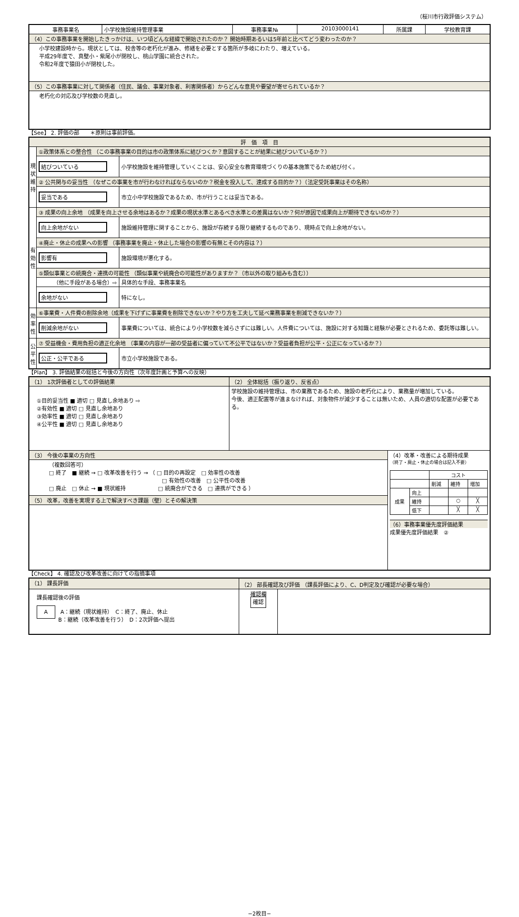（桜川市行政評価システム）
| 事務事業名 | 小学校施設維持管理事業 | 事務事業№ | 20103000141 | 所属課 | 学校教育課 |
| （4）この事務事業を開始したきっかけは、いつ頃どんな経緯で開始されたのか？ 開始時期あるいは5年前と比べてどう変わったのか？ | | | | | |
| 小学校建設時から。現状としては、校舎等の老朽化が進み、修繕を必要とする箇所が多岐にわたり、増えている。 平成29年度で、真壁小・紫尾小が閉校し、桃山学園に統合された。 令和2年度で猿田小が閉校した。 | | | | | |
| （5）この事務事業に対して関係者（住民、議会、事業対象者、利害関係者）からどんな意見や要望が寄せられているか？ | | | | | |
| 老朽化の対応及び学校数の見直し。 | | | | | |
【See】 2. 評価の部　　＊原則は事前評価。
| 評 価 項 目 | | |
| 現状維持 | ①政策体系との整合性 （この事務事業の目的は市の政策体系に結びつくか？意図することが結果に結びついているか？） | |
| | 結びついている | 小学校施設を維持管理していくことは、安心安全な教育環境づくりの基本施策でるため結び付く。 |
| | ② 公共関与の妥当性 （なぜこの事業を市が行わなければならないのか？税金を投入して、達成する目的か？）（法定受託事業はその名称） | |
| | 妥当である | 市立小中学校施設であるため、市が行うことは妥当である。 |
| 有効性 | ③ 成果の向上余地 （成果を向上させる余地はあるか？成果の現状水準とあるべき水準との差異はないか？何が原因で成果向上が期待できないのか？） | |
| | 向上余地がない | 施設維持管理に関することから、施設が存続する限り継続するものであり、現時点で向上余地がない。 |
| | ④廃止・休止の成果への影響 （事務事業を廃止・休止した場合の影響の有無とその内容は？） | |
| | 影響有 | 施設環境が悪化する。 |
| | ⑤類似事業との統廃合・連携の可能性 （類似事業や統廃合の可能性がありますか？（市以外の取り組みも含む）） | |
| | （他に手段がある場合）⇨ | 具体的な手段、事務事業名 |
| | 余地がない | 特になし。 |
| 効率性 | ⑥事業費・人件費の削除余地（成果を下げずに事業費を削除できないか？やり方を工夫して延べ業務事業を削減できないか？） | |
| | 削減余地がない | 事業費については、統合により小学校数を減らさずには難しい。人件費については、施設に対する知識と経験が必要とされるため、委託等は難しい。 |
| 公平性 | ⑦ 受益機会・費用負担の適正化余地 （事業の内容が一部の受益者に偏っていて不公平ではないか？受益者負担が公平・公正になっているか？） | |
| | 公正・公平である | 市立小学校施設である。 |
【Plan】 3. 評価結果の総括と今後の方向性（次年度計画と予算への反映）
| （1） 1次評価者としての評価結果 | （2） 全体総括（振り返り、反省点） | |
| ①目的妥当性 ■ 適切 □ 見直し余地あり ⇨ ②有効性 ■ 適切 □ 見直し余地あり ③効率性 ■ 適切 □ 見直し余地あり ④公平性 ■ 適切 □ 見直し余地あり | 学校施設の維持管理は、市の業務であるため、施設の老朽化により、業務量が増加している。 今後、適正配置等が進まなければ、対象物件が減少することは無いため、人員の適切な配置が必要である。 | |
| （3） 今後の事業の方向性 | | （4）改革・改善による期待成果 （終了・廃止・休止の場合は記入不要） / / / コスト / / / / / / 削減 / 維持 / 増加 / / 成果 / 向上 / / / / / / 維持 / / ○ / ╳ / / / 低下 / / ╳ / ╳ / （6）事務事業優先度評価結果 成果優先度評価結果 ② |
| （複数回答可） □ 終了 ■ 継続 → □ 改革改善を行う → （ □ 目的の再設定 □ 効率性の改善 □ 有効性の改善 □ 公平性の改善 □ 廃止 □ 休止 → ■ 現状維持 □ 統廃合ができる □ 連携ができる ） | | |
| （5） 改革，改善を実現する上で解決すべき課題（壁）とその解決策 | | |
【Check】 4. 確認及び改革改善に向けての指摘事項
| （1） 課長評価 | （2） 部長確認及び評価 （課長評価により、C、D判定及び確認が必要な場合） | |
| 課長確認後の評価 A A：継続（現状維持） C：終了、廃止、休止 B：継続（改革改善を行う） D：2次評価へ提出 | 確認欄 確認 | |
−2枚目−